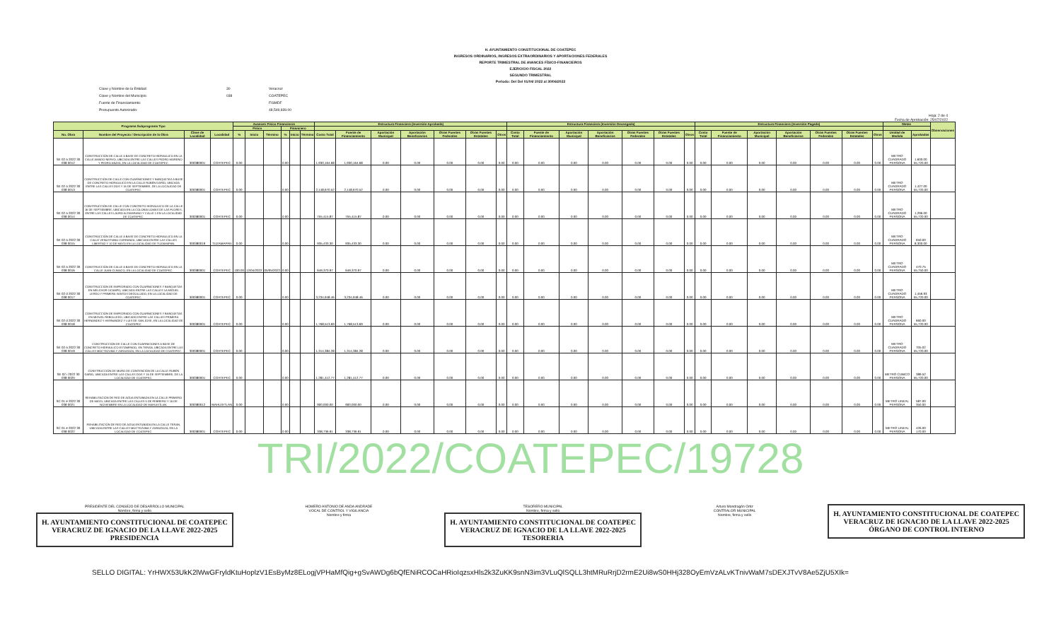H. AYUNTAMIENTO CONSTITUCIONAL DE COATEPEC
INGRESOS ORDINARIOS, INGRESOS EXTRAORDINARIOS Y APORTACIONES FEDERALES
REPORTE TRIMESTRAL DE AVANCES FÍSICO-FINANCIEROS
EJERCICIO FISCAL 2022
SEGUNDO TRIMESTRAL
Periodo: Del Del 01/04/ 2022 al 30/06/2022
Clave y Nombre de la Entidad: 30 Veracruz Clave y Nombre del Municipio: 038 COATEPEC Fuente de Financiamiento: FISMDF Presupuesto Autorizado: 48,549,839.00
Hoja: 2 de 4
Fecha de Aprobación: 25/07/2022
| Programa Subprograma Tipo | | | | Avances Físico Financieros | | | | | | Estructura Financiera (Inversión Aprobada) | | | | | | | Estructura Financiera (Inversión Devengada) | | | | | | | Estructura Financiera (Inversión Pagada) | | | | | | | Metas | | Observaciones |
| --- | --- | --- | --- | --- | --- | --- | --- | --- | --- | --- | --- | --- | --- | --- | --- | --- | --- | --- | --- | --- | --- | --- | --- | --- | --- | --- | --- | --- | --- | --- | --- | --- | --- |
| | | | | Físico | | | Financiero | | | | | | | | | | | | | | | | | | | | | | | | | | |
| No. Obra | Nombre del Proyecto / Descripción de la Obra | Clave de Localidad | Localidad | % | Inicio | Término | % | Inicio | Término | Costo Total | Fuente de Financiamiento | Aportación Municipal | Aportación Beneficiarios | Otras Fuentes Federales | Otras Fuentes Estatales | Otros | Costo Total | Fuente de Financiamiento | Aportación Municipal | Aportación Beneficiarios | Otras Fuentes Federales | Otras Fuentes Estatales | Otros | Costo Total | Fuente de Financiamiento | Aportación Municipal | Aportación Beneficiarios | Otras Fuentes Federales | Otras Fuentes Estatales | Otros | Unidad de Medida | Aprobadas | |
| SE 02 a 2022 30 038 0012 | CONSTRUCCIÓN DE CALLE A BASE DE CONCRETO HIDRAULICO EN LA CALLE AMADO NERVO, UBICADA ENTRE LAS CALLES PEDRO MORENO Y PEDRO ANAYA, EN LA LOCALIDAD DE COATEPEC. | 300380001 | COATEPEC | 0.00 | | | 0.00 | | | 1,930,164.68 | 1,930,164.68 | 0.00 | 0.00 | 0.00 | 0.00 | 0.00 | 0.00 | 0.00 | 0.00 | 0.00 | 0.00 | 0.00 | 0.00 | 0.00 | 0.00 | 0.00 | 0.00 | 0.00 | 0.00 | 0.00 | METRO CUADRADO PERSONA | 1,600.00 55,720.00 | |
| SE 02 a 2022 30 038 0013 | CONSTRUCCIÓN DE CALLE CON GUARNICIONES Y BANQUETAS A BASE DE CONCRETO HIDRAULICO EN LA CALLE RUBÉN DARÍO, UBICADA ENTRE LAS CALLES DOS Y 16 DE SEPTIEMBRE, DE LA LOCALIDAD DE COATEPEC. | 300380001 | COATEPEC | 0.00 | | | 0.00 | | | 2,148,670.52 | 2,148,670.52 | 0.00 | 0.00 | 0.00 | 0.00 | 0.00 | 0.00 | 0.00 | 0.00 | 0.00 | 0.00 | 0.00 | 0.00 | 0.00 | 0.00 | 0.00 | 0.00 | 0.00 | 0.00 | 0.00 | METRO CUADRADO PERSONA | 1,427.00 55,720.00 | |
| SE 02 a 2022 30 038 0014 | CONSTRUCCIÓN DE CALLE CON CONCRETO HIDRAULICO DE LA CALLE 16 DE SEPTIEMBRE, UBICADA EN LA COLONIA LOMAS DE LAS FLORES, ENTRE LAS CALLES LAURO ALTAMIRANO Y CALLE 1 EN LA LOCALIDAD DE COATEPEC. | 300380001 | COATEPEC | 0.00 | | | 0.00 | | | 755,415.87 | 755,415.87 | 0.00 | 0.00 | 0.00 | 0.00 | 0.00 | 0.00 | 0.00 | 0.00 | 0.00 | 0.00 | 0.00 | 0.00 | 0.00 | 0.00 | 0.00 | 0.00 | 0.00 | 0.00 | 0.00 | METRO CUADRADO PERSONA | 1,296.00 55,720.00 | |
| SE 02 a 2022 30 038 0015 | CONSTRUCCIÓN DE CALLE A BASE DE CONCRETO HIDRAULICO EN LA CALLE VENUSTIANO CARRANZA, UBICADA ENTRE LAS CALLES LIBERTAD Y 10 DE MAYO EN LA LOCALIDAD DE TUZAMAPAN. | 300380019 | TUZAMAPAN | 0.00 | | | 0.00 | | | 935,433.30 | 935,433.30 | 0.00 | 0.00 | 0.00 | 0.00 | 0.00 | 0.00 | 0.00 | 0.00 | 0.00 | 0.00 | 0.00 | 0.00 | 0.00 | 0.00 | 0.00 | 0.00 | 0.00 | 0.00 | 0.00 | METRO CUADRADO PERSONA | 650.00 8,300.00 | |
| SE 02 a 2022 30 038 0016 | CONSTRUCCIÓN DE CALLE A BASE DE CONCRETO HIDRAULICO EN LA CALLE JUAN CLIMACO, EN LA LOCALIDAD DE COATEPEC. | 300380001 | COATEPEC | 100.00 | 12/04/2022 | 05/05/2022 | 0.00 | | | 649,370.97 | 649,370.97 | 0.00 | 0.00 | 0.00 | 0.00 | 0.00 | 0.00 | 0.00 | 0.00 | 0.00 | 0.00 | 0.00 | 0.00 | 0.00 | 0.00 | 0.00 | 0.00 | 0.00 | 0.00 | 0.00 | METRO CUADRADO PERSONA | 470.75 55,750.00 | |
| SE 02 d 2022 30 038 0017 | CONSTRUCCIÓN DE EMPEDRADO CON GUARNICIONES Y BANQUETAS EN MELCHOR OCAMPO, UBICADO ENTRE LAS CALLES 1A MIGUEL LERDO Y PRIMERA SANTOS DEGOLLADO, EN LA LOCALIDAD DE COATEPEC. | 300380001 | COATEPEC | 0.00 | | | 0.00 | | | 3,234,948.46 | 3,234,948.46 | 0.00 | 0.00 | 0.00 | 0.00 | 0.00 | 0.00 | 0.00 | 0.00 | 0.00 | 0.00 | 0.00 | 0.00 | 0.00 | 0.00 | 0.00 | 0.00 | 0.00 | 0.00 | 0.00 | METRO CUADRADO PERSONA | 1,456.93 55,720.00 | |
| SE 02 d 2022 30 038 0018 | CONSTRUCCIÓN DE EMPEDRADO CON GUARNICIONES Y BANQUETAS EN MIGUEL REBOLLEDO, UBICADO ENTRE LAS CALLES PRIMERA HERNANDEZ Y HERNANDEZ Y LUIS DE SAN JOSE, EN LA LOCALIDAD DE COATEPEC | 300380001 | COATEPEC | 0.00 | | | 0.00 | | | 1,768,513.69 | 1,768,513.69 | 0.00 | 0.00 | 0.00 | 0.00 | 0.00 | 0.00 | 0.00 | 0.00 | 0.00 | 0.00 | 0.00 | 0.00 | 0.00 | 0.00 | 0.00 | 0.00 | 0.00 | 0.00 | 0.00 | METRO CUADRADO PERSONA | 660.00 55,720.00 | |
| SE 02 a 2022 30 038 0019 | CONSTRUCCIÓN DE CALLE CON GUARNICIONES A BASE DE CONCRETO HIDRAULICO ESTAMPADO, EN TERAN, UBICADA ENTRE LAS CALLES MOCTEZUMA Y ZARAGOZA, EN LA LOCALIDAD DE COATEPEC. | 300380001 | COATEPEC | 0.00 | | | 0.00 | | | 1,314,384.28 | 1,314,384.28 | 0.00 | 0.00 | 0.00 | 0.00 | 0.00 | 0.00 | 0.00 | 0.00 | 0.00 | 0.00 | 0.00 | 0.00 | 0.00 | 0.00 | 0.00 | 0.00 | 0.00 | 0.00 | 0.00 | METRO CUADRADO PERSONA | 705.02 55,720.00 | |
| SE 02 i 2022 30 038 0020 | CONSTRUCCIÓN DE MURO DE CONTENCIÓN DE LA CALLE RUBÉN DARIO, UBICADA ENTRE LAS CALLES DOS Y 16 DE SEPTIEMBRE, DE LA LOCALIDAD DE COATEPEC. | 300380001 | COATEPEC | 0.00 | | | 0.00 | | | 1,281,412.77 | 1,281,412.77 | 0.00 | 0.00 | 0.00 | 0.00 | 0.00 | 0.00 | 0.00 | 0.00 | 0.00 | 0.00 | 0.00 | 0.00 | 0.00 | 0.00 | 0.00 | 0.00 | 0.00 | 0.00 | 0.00 | METRO CUBICO PERSONA | 389.52 55,720.00 | |
| SC 01 e 2022 30 038 0021 | REHABILITACIÓN DE RED DE AGUA ENTUBADA EN LA CALLE PRIMERO DE MAYO, UBICADA ENTRE LAS CALLES 5 DE FEBRERO Y 16 DE NOVIEMBRE EN LA LOCALIDAD DE MAHUIXTLAN. | 300380012 | MAHUIXTLAN | 0.00 | | | 0.00 | | | 900,000.00 | 900,000.00 | 0.00 | 0.00 | 0.00 | 0.00 | 0.00 | 0.00 | 0.00 | 0.00 | 0.00 | 0.00 | 0.00 | 0.00 | 0.00 | 0.00 | 0.00 | 0.00 | 0.00 | 0.00 | 0.00 | METRO LINEAL PERSONA | 587.00 350.00 | |
| SC 01 e 2022 30 038 0022 | REHABILITACIÓN DE RED DE AGUA ENTUBADA EN LA CALLE TERAN, UBICADA ENTRE LAS CALLES MOCTEZUMA Y ZARAGOZA, EN LA LOCALIDAD DE COATEPEC. | 300380001 | COATEPEC | 0.00 | | | 0.00 | | | 338,736.91 | 338,736.91 | 0.00 | 0.00 | 0.00 | 0.00 | 0.00 | 0.00 | 0.00 | 0.00 | 0.00 | 0.00 | 0.00 | 0.00 | 0.00 | 0.00 | 0.00 | 0.00 | 0.00 | 0.00 | 0.00 | METRO LINEAL PERSONA | 426.00 170.00 | |
TRI/2022/COATEPEC/19728
PRESIDENTE DEL CONSEJO DE DESARROLLO MUNICIPAL
Nombre, firma y sello
H. AYUNTAMIENTO CONSTITUCIONAL DE COATEPEC
VERACRUZ DE IGNACIO DE LA LLAVE 2022-2025
PRESIDENCIA
HOMERO ANTONIO DE ANDA ANDRADE
VOCAL DE CONTROL Y VIGILANCIA
Nombre y firma
TESORERO MUNICIPAL
Nombre, firma y sello
H. AYUNTAMIENTO CONSTITUCIONAL DE COATEPEC
VERACRUZ DE IGNACIO DE LA LLAVE 2022-2025
TESORERIA
Arturo Mondragón Ortiz
CONTRALOR MUNICIPAL
Nombre, firma y sello
H. AYUNTAMIENTO CONSTITUCIONAL DE COATEPEC
VERACRUZ DE IGNACIO DE LA LLAVE 2022-2025
ÓRGANO DE CONTROL INTERNO
SELLO DIGITAL: YrHWX53UkK2lWwGFryldKtuHoplzV1EsByMz8ELogjVPHaMfQig+gSvAWDg6bQfENiRCOCaHRioIqzsxHls2k3ZuKK9snN3im3VLuQlSQLL3htMRuRrjD2rmE2Ui8wS0HHj328OyEmVzALvKTnivWaM7sDEXJTvV8Ae5ZjU5XIk=